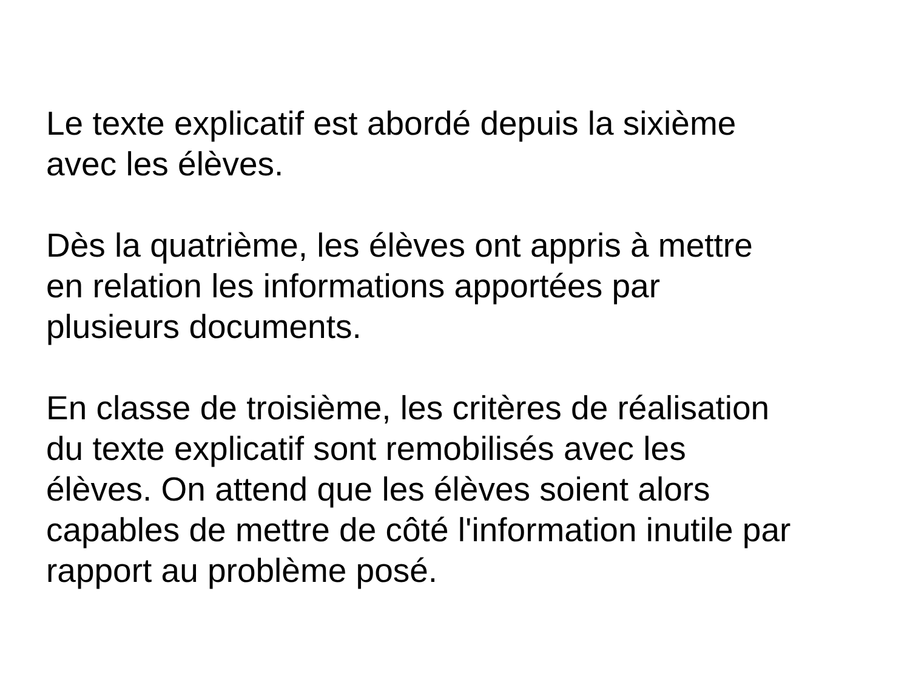Le texte explicatif est abordé depuis la sixième
avec les élèves.
Dès la quatrième, les élèves ont appris à mettre
en relation les informations apportées par
plusieurs documents.
En classe de troisième, les critères de réalisation
du texte explicatif sont remobilisés avec les
élèves. On attend que les élèves soient alors
capables de mettre de côté l'information inutile par
rapport au problème posé.